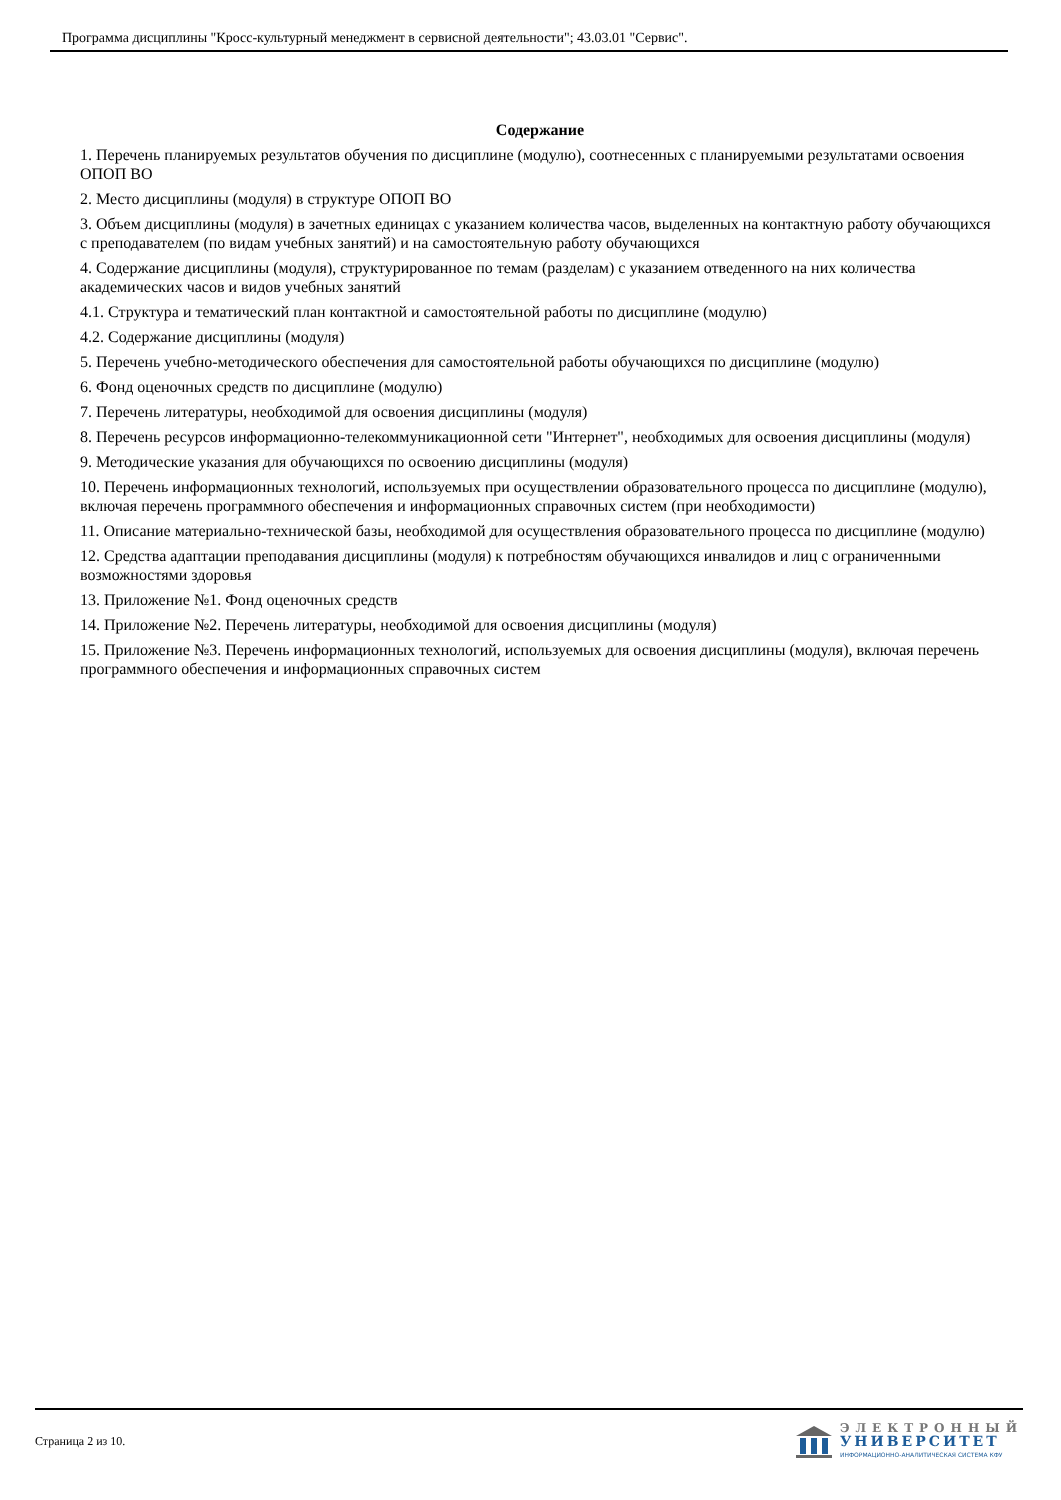Программа дисциплины "Кросс-культурный менеджмент в сервисной деятельности"; 43.03.01 "Сервис".
Содержание
1. Перечень планируемых результатов обучения по дисциплине (модулю), соотнесенных с планируемыми результатами освоения ОПОП ВО
2. Место дисциплины (модуля) в структуре ОПОП ВО
3. Объем дисциплины (модуля) в зачетных единицах с указанием количества часов, выделенных на контактную работу обучающихся с преподавателем (по видам учебных занятий) и на самостоятельную работу обучающихся
4. Содержание дисциплины (модуля), структурированное по темам (разделам) с указанием отведенного на них количества академических часов и видов учебных занятий
4.1. Структура и тематический план контактной и самостоятельной работы по дисциплине (модулю)
4.2. Содержание дисциплины (модуля)
5. Перечень учебно-методического обеспечения для самостоятельной работы обучающихся по дисциплине (модулю)
6. Фонд оценочных средств по дисциплине (модулю)
7. Перечень литературы, необходимой для освоения дисциплины (модуля)
8. Перечень ресурсов информационно-телекоммуникационной сети "Интернет", необходимых для освоения дисциплины (модуля)
9. Методические указания для обучающихся по освоению дисциплины (модуля)
10. Перечень информационных технологий, используемых при осуществлении образовательного процесса по дисциплине (модулю), включая перечень программного обеспечения и информационных справочных систем (при необходимости)
11. Описание материально-технической базы, необходимой для осуществления образовательного процесса по дисциплине (модулю)
12. Средства адаптации преподавания дисциплины (модуля) к потребностям обучающихся инвалидов и лиц с ограниченными возможностями здоровья
13. Приложение №1. Фонд оценочных средств
14. Приложение №2. Перечень литературы, необходимой для освоения дисциплины (модуля)
15. Приложение №3. Перечень информационных технологий, используемых для освоения дисциплины (модуля), включая перечень программного обеспечения и информационных справочных систем
Страница 2 из 10.
ЭЛЕКТРОННЫЙ
УНИВЕРСИТЕТ
ИНФОРМАЦИОННО-АНАЛИТИЧЕСКАЯ СИСТЕМА КФУ